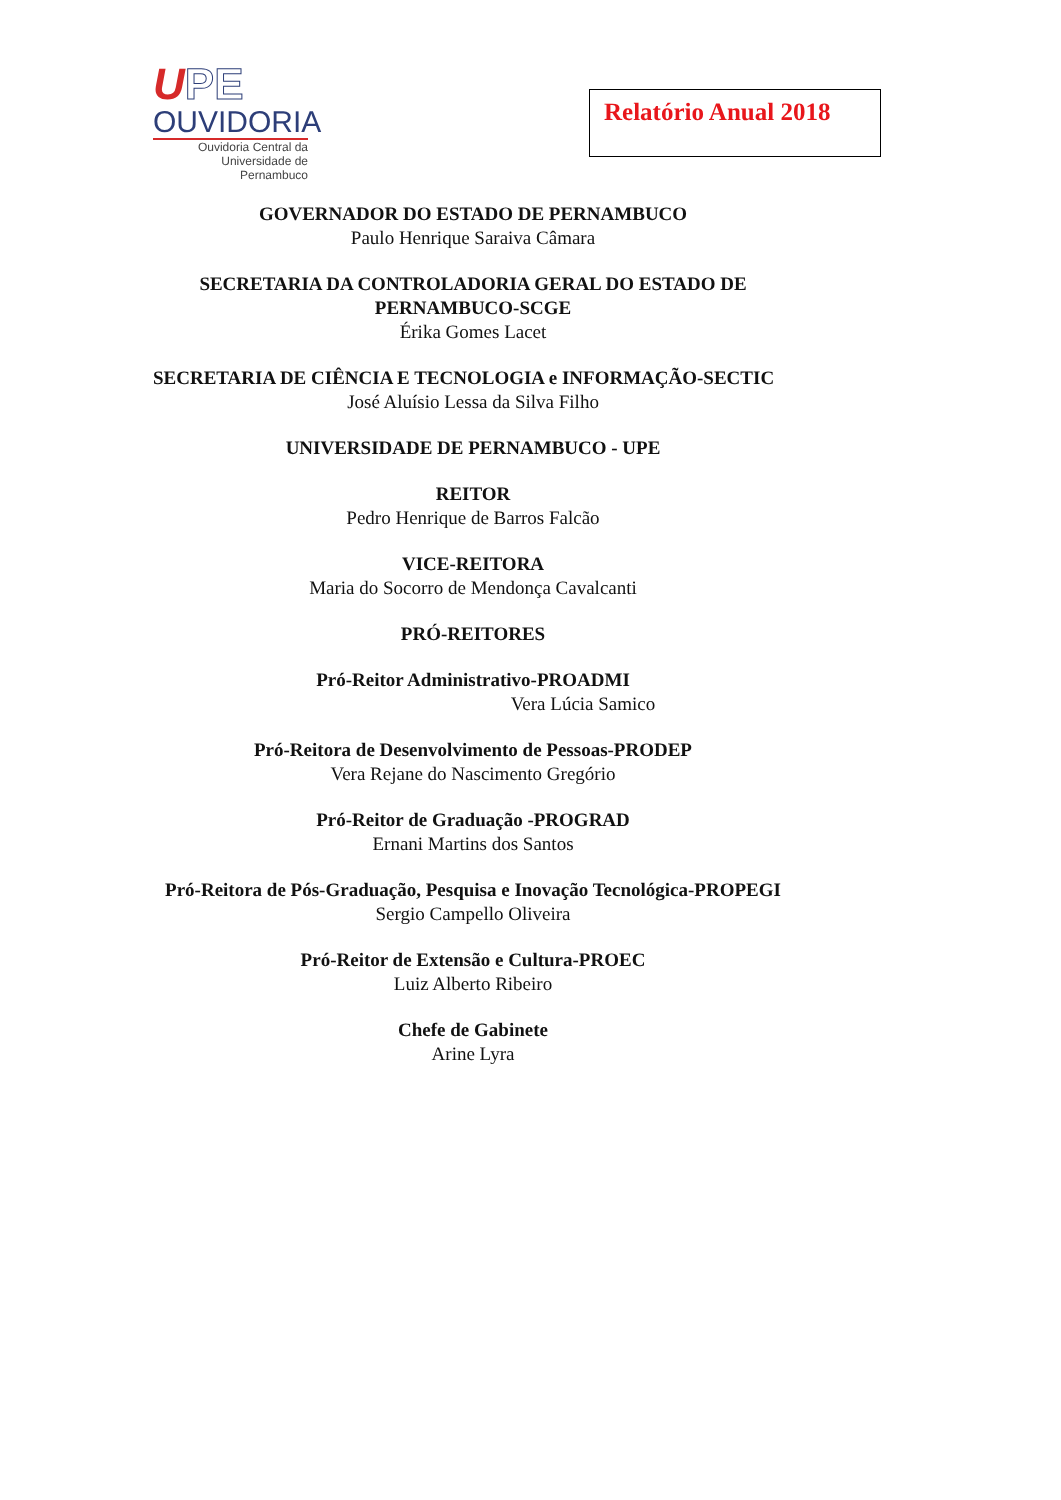UPE
OUVIDORIA
Ouvidoria Central da
Universidade de Pernambuco
Relatório Anual 2018
GOVERNADOR DO ESTADO DE PERNAMBUCO
Paulo Henrique Saraiva Câmara
SECRETARIA DA CONTROLADORIA GERAL DO ESTADO DE PERNAMBUCO-SCGE
Érika Gomes Lacet
SECRETARIA DE CIÊNCIA E TECNOLOGIA e INFORMAÇÃO-SECTIC
José Aluísio Lessa da Silva Filho
UNIVERSIDADE DE PERNAMBUCO - UPE
REITOR
Pedro Henrique de Barros Falcão
VICE-REITORA
Maria do Socorro de Mendonça Cavalcanti
PRÓ-REITORES
Pró-Reitor Administrativo-PROADMI
Vera Lúcia Samico
Pró-Reitora de Desenvolvimento de Pessoas-PRODEP
Vera Rejane do Nascimento Gregório
Pró-Reitor de Graduação -PROGRAD
Ernani Martins dos Santos
Pró-Reitora de Pós-Graduação, Pesquisa e Inovação Tecnológica-PROPEGI
Sergio Campello Oliveira
Pró-Reitor de Extensão e Cultura-PROEC
Luiz Alberto Ribeiro
Chefe de Gabinete
Arine Lyra